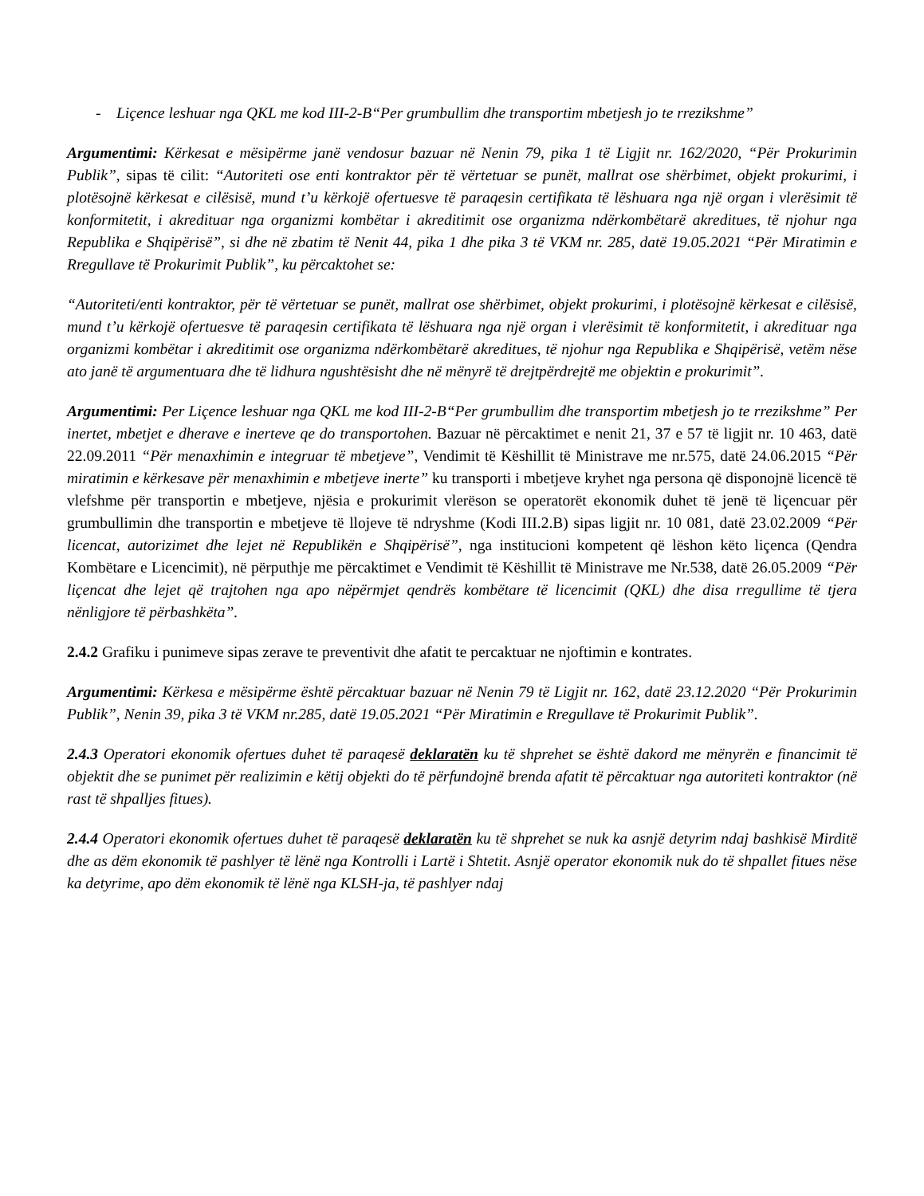- Liçence leshuar nga QKL me kod III-2-B“Per grumbullim dhe transportim mbetjesh jo te rrezikshme”
Argumentimi: Kërkesat e mësipërme janë vendosur bazuar në Nenin 79, pika 1 të Ligjit nr. 162/2020, “Për Prokurimin Publik”, sipas të cilit: “Autoriteti ose enti kontraktor për të vërtetuar se punët, mallrat ose shërbimet, objekt prokurimi, i plotësojnë kërkesat e cilësisë, mund t’u kërkojë ofertuesve të paraqesin certifikata të lëshuara nga një organ i vlerësimit të konformitetit, i akredituar nga organizmi kombëtar i akreditimit ose organizma ndërkombëtarë akreditues, të njohur nga Republika e Shqipërisë”, si dhe në zbatim të Nenit 44, pika 1 dhe pika 3 të VKM nr. 285, datë 19.05.2021 “Për Miratimin e Rregullave të Prokurimit Publik”, ku përcaktohet se:
“Autoriteti/enti kontraktor, për të vërtetuar se punët, mallrat ose shërbimet, objekt prokurimi, i plotësojnë kërkesat e cilësisë, mund t’u kërkojë ofertuesve të paraqesin certifikata të lëshuara nga një organ i vlerësimit të konformitetit, i akredituar nga organizmi kombëtar i akreditimit ose organizma ndërkombëtarë akreditues, të njohur nga Republika e Shqipërisë, vetëm nëse ato janë të argumentuara dhe të lidhura ngushtësisht dhe në mënyrë të drejtpërdrejtë me objektin e prokurimit”.
Argumentimi: Per Liçence leshuar nga QKL me kod III-2-B“Per grumbullim dhe transportim mbetjesh jo te rrezikshme” Per inertet, mbetjet e dherave e inerteve qe do transportohen. Bazuar në përcaktimet e nenit 21, 37 e 57 të ligjit nr. 10 463, datë 22.09.2011 “Për menaxhimin e integruar të mbetjeve”, Vendimit të Këshillit të Ministrave me nr.575, datë 24.06.2015 “Për miratimin e kërkesave për menaxhimin e mbetjeve inerte” ku transporti i mbetjeve kryhet nga persona që disponojnë licencë të vlefshme për transportin e mbetjeve, njësia e prokurimit vlerëson se operatorët ekonomik duhet të jenë të liçencuar për grumbullimin dhe transportin e mbetjeve të llojeve të ndryshme (Kodi III.2.B) sipas ligjit nr. 10 081, datë 23.02.2009 “Për licencat, autorizimet dhe lejet në Republikën e Shqipërisë”, nga institucioni kompetent që lëshon këto liçenca (Qendra Kombëtare e Licencimit), në përputhje me përcaktimet e Vendimit të Këshillit të Ministrave me Nr.538, datë 26.05.2009 “Për liçencat dhe lejet që trajtohen nga apo nëpërmjet qendrës kombëtare të licencimit (QKL) dhe disa rregullime të tjera nënligjore të përbashkëta”.
2.4.2 Grafiku i punimeve sipas zerave te preventivit dhe afatit te percaktuar ne njoftimin e kontrates.
Argumentimi: Kërkesa e mësipërme është përcaktuar bazuar në Nenin 79 të Ligjit nr. 162, datë 23.12.2020 “Për Prokurimin Publik”, Nenin 39, pika 3 të VKM nr.285, datë 19.05.2021 “Për Miratimin e Rregullave të Prokurimit Publik”.
2.4.3 Operatori ekonomik ofertues duhet të paraqesë deklaratën ku të shprehet se është dakord me mënyrën e financimit të objektit dhe se punimet për realizimin e këtij objekti do të përfundojnë brenda afatit të përcaktuar nga autoriteti kontraktor (në rast të shpalljes fitues).
2.4.4 Operatori ekonomik ofertues duhet të paraqesë deklaratën ku të shprehet se nuk ka asnjë detyrim ndaj bashkisë Mirditë dhe as dëm ekonomik të pashlyer të lënë nga Kontrolli i Lartë i Shtetit. Asnjë operator ekonomik nuk do të shpallet fitues nëse ka detyrime, apo dëm ekonomik të lënë nga KLSH-ja, të pashlyer ndaj